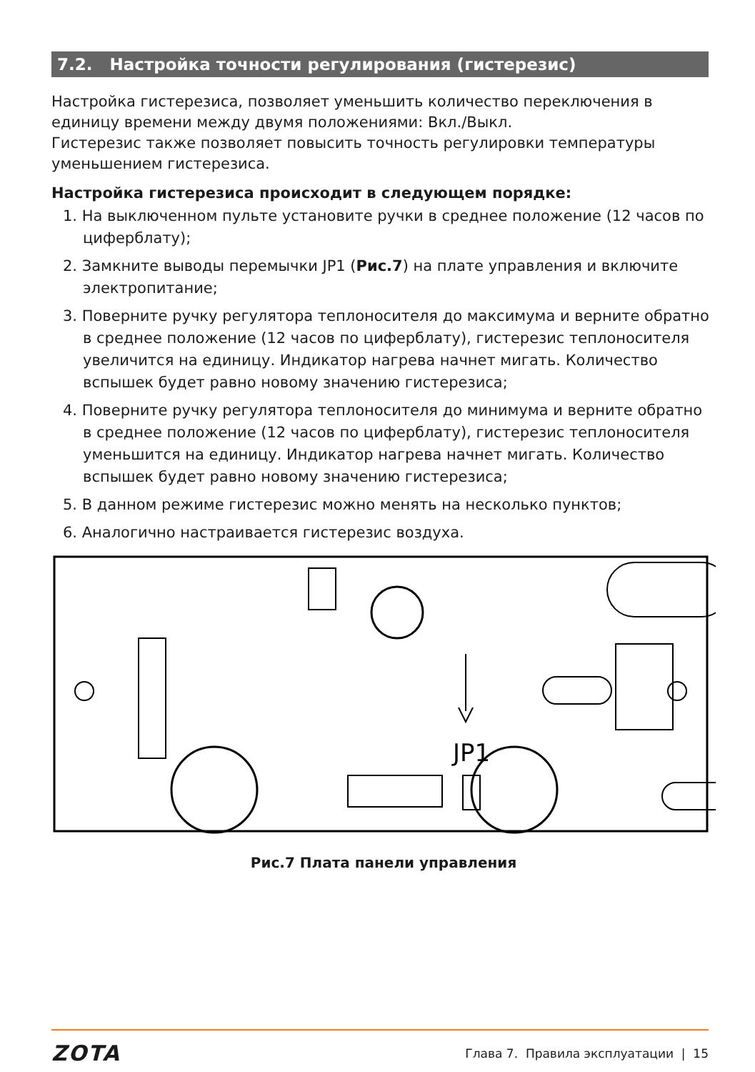7.2. Настройка точности регулирования (гистерезис)
Настройка гистерезиса, позволяет уменьшить количество переключения в единицу времени между двумя положениями: Вкл./Выкл.
Гистерезис также позволяет повысить точность регулировки температуры уменьшением гистерезиса.
Настройка гистерезиса происходит в следующем порядке:
1. На выключенном пульте установите ручки в среднее положение (12 часов по циферблату);
2. Замкните выводы перемычки JP1 (Рис.7) на плате управления и включите электропитание;
3. Поверните ручку регулятора теплоносителя до максимума и верните обратно в среднее положение (12 часов по циферблату), гистерезис теплоносителя увеличится на единицу. Индикатор нагрева начнет мигать. Количество вспышек будет равно новому значению гистерезиса;
4. Поверните ручку регулятора теплоносителя до минимума и верните обратно в среднее положение (12 часов по циферблату), гистерезис теплоносителя уменьшится на единицу. Индикатор нагрева начнет мигать. Количество вспышек будет равно новому значению гистерезиса;
5. В данном режиме гистерезис можно менять на несколько пунктов;
6. Аналогично настраивается гистерезис воздуха.
JP1
Рис.7 Плата панели управления
ZOTA Глава 7. Правила эксплуатации | 15